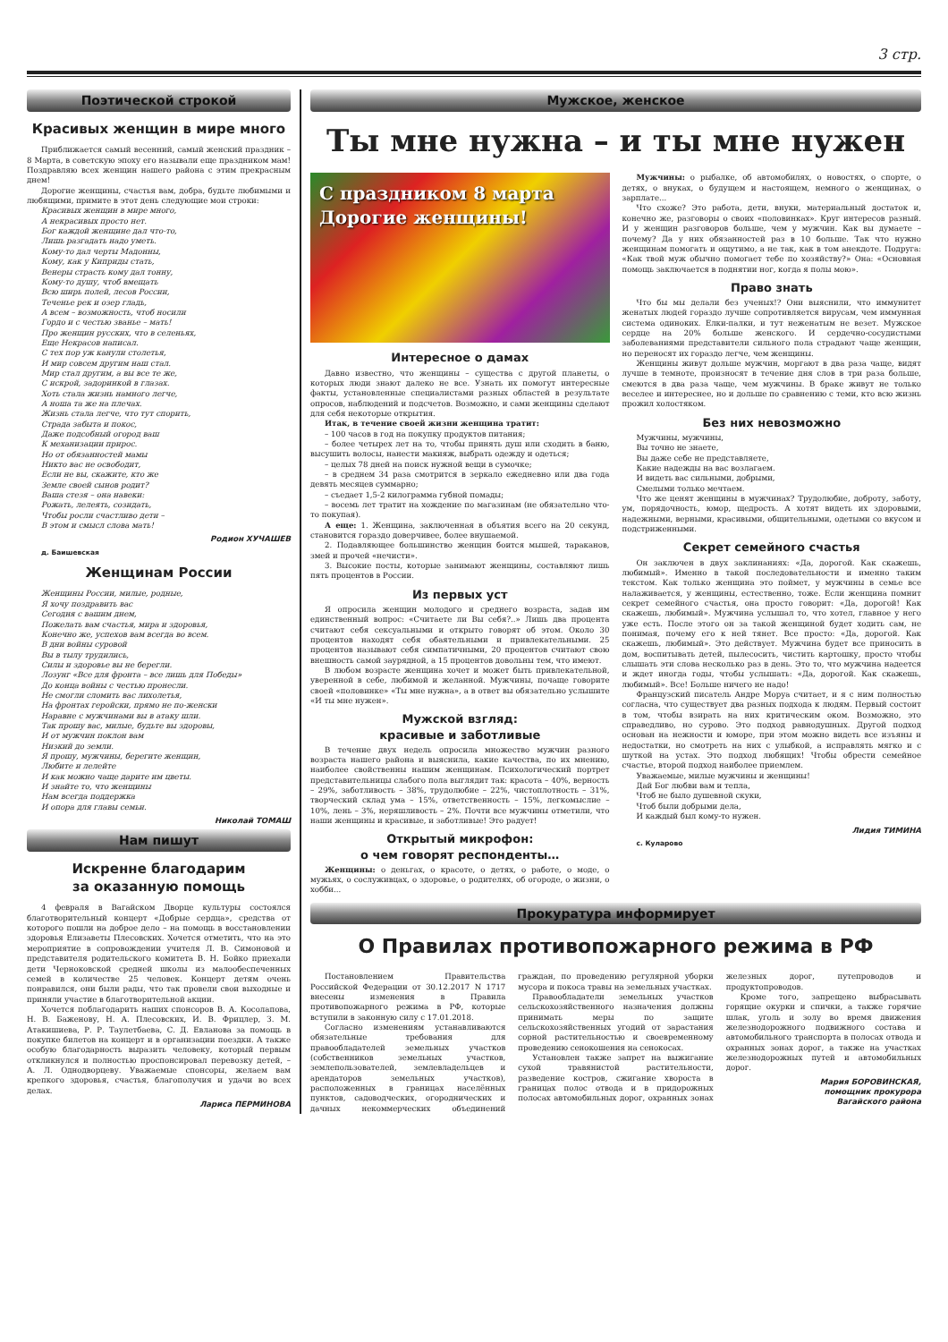3 стр.
Поэтической строкой
Красивых женщин в мире много
Приближается самый весенний, самый женский праздник – 8 Марта, в советскую эпоху его называли еще праздником мам! Поздравляю всех женщин нашего района с этим прекрасным днем!
Дорогие женщины, счастья вам, добра, будьте любимыми и любящими, примите в этот день следующие мои строки:
Красивых женщин в мире много, А некрасивых просто нет. Бог каждой женщине дал что-то, Лишь разгадать надо уметь. Кому-то дал черты Мадонны, Кому, как у Киприды стать, Венеры страсть кому дал тонну, Кому-то душу, чтоб вмещать Всю ширь полей, лесов России, Теченье рек и озер гладь, А всем – возможность, чтоб носили Гордо и с честью званье – мать! Про женщин русских, что в селеньях, Еще Некрасов написал. С тех пор уж канули столетья, И мир совсем другим наш стал. Мир стал другим, а вы все те же, С искрой, задоринкой в глазах. Хоть стала жизнь намного легче, А ноша та же на плечах. Жизнь стала легче, что тут спорить, Страда забыта и покос, Даже подсобный огород ваш К механизации прирос. Но от обязанностей мамы Никто вас не освободит, Если не вы, скажите, кто же Земле своей сынов родит? Ваша стезя – она навеки: Рожать, лелеять, созидать, Чтобы росли счастливо дети – В этом и смысл слова мать!
Родион ХУЧАШЕВ
д. Баишевская
Женщинам России
Женщины России, милые, родные, Я хочу поздравить вас Сегодня с вашим днем, Пожелать вам счастья, мира и здоровья, Конечно же, успехов вам всегда во всем. В дни войны суровой Вы в тылу трудились, Силы и здоровье вы не берегли. Лозунг «Все для фронта – все лишь для Победы» До конца войны с честью пронесли. Не смогли сломить вас лихолетья, На фронтах геройски, прямо не по-женски Наравне с мужчинами вы в атаку шли. Так прошу вас, милые, будьте вы здоровы, И от мужчин поклон вам Низкий до земли. Я прошу, мужчины, берегите женщин, Любите и лелейте И как можно чаще дарите им цветы. И знайте то, что женщины Нам всегда поддержка И опора для главы семьи.
Николай ТОМАШ
Нам пишут
Искренне благодарим
за оказанную помощь
4 февраля в Вагайском Дворце культуры состоялся благотворительный концерт «Добрые сердца», средства от которого пошли на доброе дело – на помощь в восстановлении здоровья Елизаветы Плесовских. Хочется отметить, что на это мероприятие в сопровождении учителя Л. В. Симоновой и представителя родительского комитета В. Н. Бойко приехали дети Черноковской средней школы из малообеспеченных семей в количестве 25 человек. Концерт детям очень понравился, они были рады, что так провели свои выходные и приняли участие в благотворительной акции.
Хочется поблагодарить наших спонсоров В. А. Косолапова, Н. В. Баженову, Н. А. Плесовских, И. В. Фрицлер, З. М. Атакишиева, Р. Р. Таулетбаева, С. Д. Евланова за помощь в покупке билетов на концерт и в организации поездки. А также особую благодарность выразить человеку, который первым откликнулся и полностью проспонсировал перевозку детей, – А. Л. Однодворцеву. Уважаемые спонсоры, желаем вам крепкого здоровья, счастья, благополучия и удачи во всех делах.
Лариса ПЕРМИНОВА
Мужское, женское
Ты мне нужна – и ты мне нужен
С праздником 8 марта
Дорогие женщины!
Интересное о дамах
Давно известно, что женщины – существа с другой планеты, о которых люди знают далеко не все. Узнать их помогут интересные факты, установленные специалистами разных областей в результате опросов, наблюдений и подсчетов. Возможно, и сами женщины сделают для себя некоторые открытия.
Итак, в течение своей жизни женщина тратит:
– 100 часов в год на покупку продуктов питания;
– более четырех лет на то, чтобы принять душ или сходить в баню, высушить волосы, нанести макияж, выбрать одежду и одеться;
– целых 78 дней на поиск нужной вещи в сумочке;
– в среднем 34 раза смотрится в зеркало ежедневно или два года девять месяцев суммарно;
– съедает 1,5-2 килограмма губной помады;
– восемь лет тратит на хождение по магазинам (не обязательно что-то покупая).
А еще: 1. Женщина, заключенная в объятия всего на 20 секунд, становится гораздо доверчивее, более внушаемой.
2. Подавляющее большинство женщин боится мышей, тараканов, змей и прочей «нечисти».
3. Высокие посты, которые занимают женщины, составляют лишь пять процентов в России.
Из первых уст
Я опросила женщин молодого и среднего возраста, задав им единственный вопрос: «Считаете ли Вы себя?..» Лишь два процента считают себя сексуальными и открыто говорят об этом. Около 30 процентов находят себя обаятельными и привлекательными. 25 процентов называют себя симпатичными, 20 процентов считают свою внешность самой заурядной, а 15 процентов довольны тем, что имеют.
В любом возрасте женщина хочет и может быть привлекательной, уверенной в себе, любимой и желанной. Мужчины, почаще говорите своей «половинке» «Ты мне нужна», а в ответ вы обязательно услышите «И ты мне нужен».
Мужской взгляд:
красивые и заботливые
В течение двух недель опросила множество мужчин разного возраста нашего района и выяснила, какие качества, по их мнению, наиболее свойственны нашим женщинам. Психологический портрет представительницы слабого пола выглядит так: красота – 40%, верность – 29%, заботливость – 38%, трудолюбие – 22%, чистоплотность – 31%, творческий склад ума – 15%, ответственность – 15%, легкомыслие – 10%, лень – 3%, неряшливость – 2%. Почти все мужчины отметили, что наши женщины и красивые, и заботливые! Это радует!
Открытый микрофон:
о чем говорят респонденты…
Женщины: о деньгах, о красоте, о детях, о работе, о моде, о мужьях, о сослуживцах, о здоровье, о родителях, об огороде, о жизни, о хобби...
Мужчины: о рыбалке, об автомобилях, о новостях, о спорте, о детях, о внуках, о будущем и настоящем, немного о женщинах, о зарплате...
Что схоже? Это работа, дети, внуки, материальный достаток и, конечно же, разговоры о своих «половинках». Круг интересов разный. И у женщин разговоров больше, чем у мужчин. Как вы думаете – почему? Да у них обязанностей раз в 10 больше. Так что нужно женщинам помогать и ощутимо, а не так, как в том анекдоте. Подруга: «Как твой муж обычно помогает тебе по хозяйству?» Она: «Основная помощь заключается в поднятии ног, когда я полы мою».
Право знать
Что бы мы делали без ученых!? Они выяснили, что иммунитет женатых людей гораздо лучше сопротивляется вирусам, чем иммунная система одиноких. Елки-палки, и тут неженатым не везет. Мужское сердце на 20% больше женского. И сердечно-сосудистыми заболеваниями представители сильного пола страдают чаще женщин, но переносят их гораздо легче, чем женщины.
Женщины живут дольше мужчин, моргают в два раза чаще, видят лучше в темноте, произносят в течение дня слов в три раза больше, смеются в два раза чаще, чем мужчины. В браке живут не только веселее и интереснее, но и дольше по сравнению с теми, кто всю жизнь прожил холостяком.
Без них невозможно
Мужчины, мужчины, Вы точно не знаете, Вы даже себе не представляете, Какие надежды на вас возлагаем. И видеть вас сильными, добрыми, Смелыми только мечтаем.
Что же ценят женщины в мужчинах? Трудолюбие, доброту, заботу, ум, порядочность, юмор, щедрость. А хотят видеть их здоровыми, надежными, верными, красивыми, общительными, одетыми со вкусом и подстриженными.
Секрет семейного счастья
Он заключен в двух заклинаниях: «Да, дорогой. Как скажешь, любимый». Именно в такой последовательности и именно таким текстом. Как только женщина это поймет, у мужчины в семье все налаживается, у женщины, естественно, тоже. Если женщина помнит секрет семейного счастья, она просто говорит: «Да, дорогой! Как скажешь, любимый». Мужчина услышал то, что хотел, главное у него уже есть. После этого он за такой женщиной будет ходить сам, не понимая, почему его к ней тянет. Все просто: «Да, дорогой. Как скажешь, любимый». Это действует. Мужчина будет все приносить в дом, воспитывать детей, пылесосить, чистить картошку, просто чтобы слышать эти слова несколько раз в день. Это то, что мужчина надеется и ждет иногда годы, чтобы услышать: «Да, дорогой. Как скажешь, любимый». Все! Больше ничего не надо!
Французский писатель Андре Моруа считает, и я с ним полностью согласна, что существует два разных подхода к людям. Первый состоит в том, чтобы взирать на них критическим оком. Возможно, это справедливо, но сурово. Это подход равнодушных. Другой подход основан на нежности и юморе, при этом можно видеть все изъяны и недостатки, но смотреть на них с улыбкой, а исправлять мягко и с шуткой на устах. Это подход любящих! Чтобы обрести семейное счастье, второй подход наиболее приемлем.
Уважаемые, милые мужчины и женщины! Дай Бог любви вам и тепла, Чтоб не было душевной скуки, Чтоб были добрыми дела, И каждый был кому-то нужен.
Лидия ТИМИНА
с. Куларово
Прокуратура информирует
О Правилах противопожарного режима в РФ
Постановлением Правительства Российской Федерации от 30.12.2017 N 1717 внесены изменения в Правила противопожарного режима в РФ, которые вступили в законную силу с 17.01.2018.
Согласно изменениям устанавливаются обязательные требования для правообладателей земельных участков (собственников земельных участков, землепользователей, землевладельцев и арендаторов земельных участков), расположенных в границах населённых пунктов, садоводческих, огороднических и дачных некоммерческих объединений граждан, по проведению регулярной уборки мусора и покоса травы на земельных участках.
Правообладатели земельных участков сельскохозяйственного назначения должны принимать меры по защите сельскохозяйственных угодий от зарастания сорной растительностью и своевременному проведению сенокошения на сенокосах.
Установлен также запрет на выжигание сухой травянистой растительности, разведение костров, сжигание хвороста в границах полос отвода и в придорожных полосах автомобильных дорог, охранных зонах железных дорог, путепроводов и продуктопроводов.
Кроме того, запрещено выбрасывать горящие окурки и спички, а также горячие шлак, уголь и золу во время движения железнодорожного подвижного состава и автомобильного транспорта в полосах отвода и охранных зонах дорог, а также на участках железнодорожных путей и автомобильных дорог.
Мария БОРОВИНСКАЯ,
помощник прокурора
Вагайского района